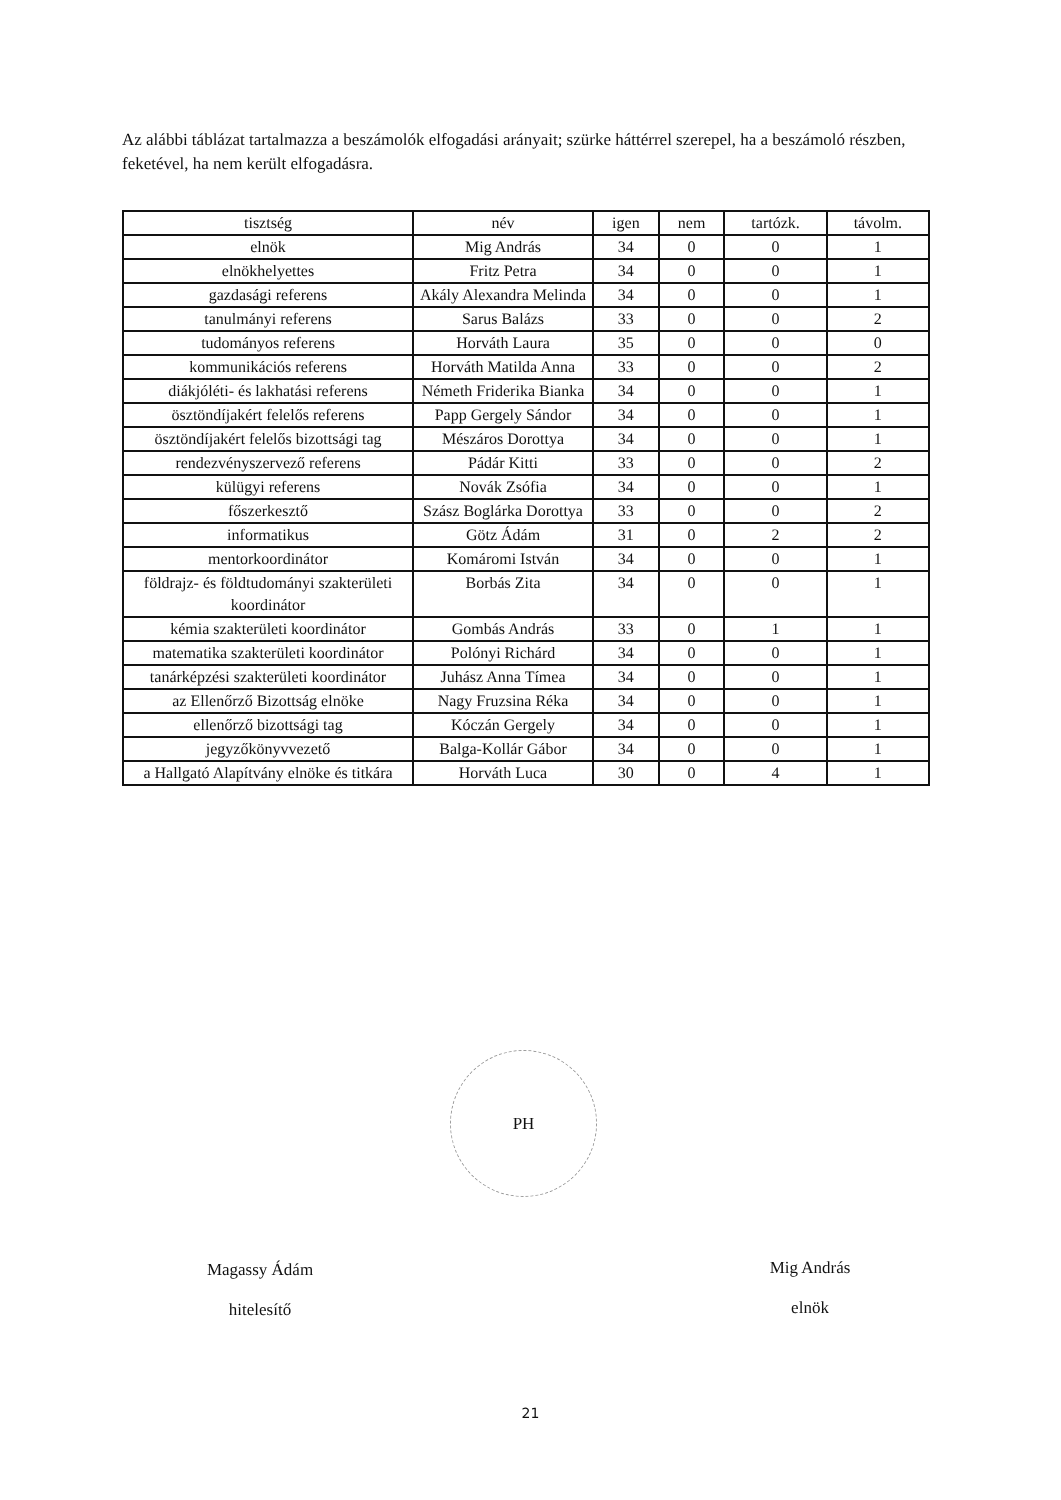Az alábbi táblázat tartalmazza a beszámolók elfogadási arányait; szürke háttérrel szerepel, ha a beszámoló részben, feketével, ha nem került elfogadásra.
| tisztség | név | igen | nem | tartózk. | távolm. |
| --- | --- | --- | --- | --- | --- |
| elnök | Mig András | 34 | 0 | 0 | 1 |
| elnökhelyettes | Fritz Petra | 34 | 0 | 0 | 1 |
| gazdasági referens | Akály Alexandra Melinda | 34 | 0 | 0 | 1 |
| tanulmányi referens | Sarus Balázs | 33 | 0 | 0 | 2 |
| tudományos referens | Horváth Laura | 35 | 0 | 0 | 0 |
| kommunikációs referens | Horváth Matilda Anna | 33 | 0 | 0 | 2 |
| diákjóléti- és lakhatási referens | Németh Friderika Bianka | 34 | 0 | 0 | 1 |
| ösztöndíjakért felelős referens | Papp Gergely Sándor | 34 | 0 | 0 | 1 |
| ösztöndíjakért felelős bizottsági tag | Mészáros Dorottya | 34 | 0 | 0 | 1 |
| rendezvényszervező referens | Pádár Kitti | 33 | 0 | 0 | 2 |
| külügyi referens | Novák Zsófia | 34 | 0 | 0 | 1 |
| főszerkesztő | Szász Boglárka Dorottya | 33 | 0 | 0 | 2 |
| informatikus | Götz Ádám | 31 | 0 | 2 | 2 |
| mentorkoordinátor | Komáromi István | 34 | 0 | 0 | 1 |
| földrajz- és földtudományi szakterületi koordinátor | Borbás Zita | 34 | 0 | 0 | 1 |
| kémia szakterületi koordinátor | Gombás András | 33 | 0 | 1 | 1 |
| matematika szakterületi koordinátor | Polónyi Richárd | 34 | 0 | 0 | 1 |
| tanárképzési szakterületi koordinátor | Juhász Anna Tímea | 34 | 0 | 0 | 1 |
| az Ellenőrző Bizottság elnöke | Nagy Fruzsina Réka | 34 | 0 | 0 | 1 |
| ellenőrző bizottsági tag | Kóczán Gergely | 34 | 0 | 0 | 1 |
| jegyzőkönyvvezető | Balga-Kollár Gábor | 34 | 0 | 0 | 1 |
| a Hallgató Alapítvány elnöke és titkára | Horváth Luca | 30 | 0 | 4 | 1 |
PH
Magassy Ádám
hitelesítő
Mig András
elnök
21